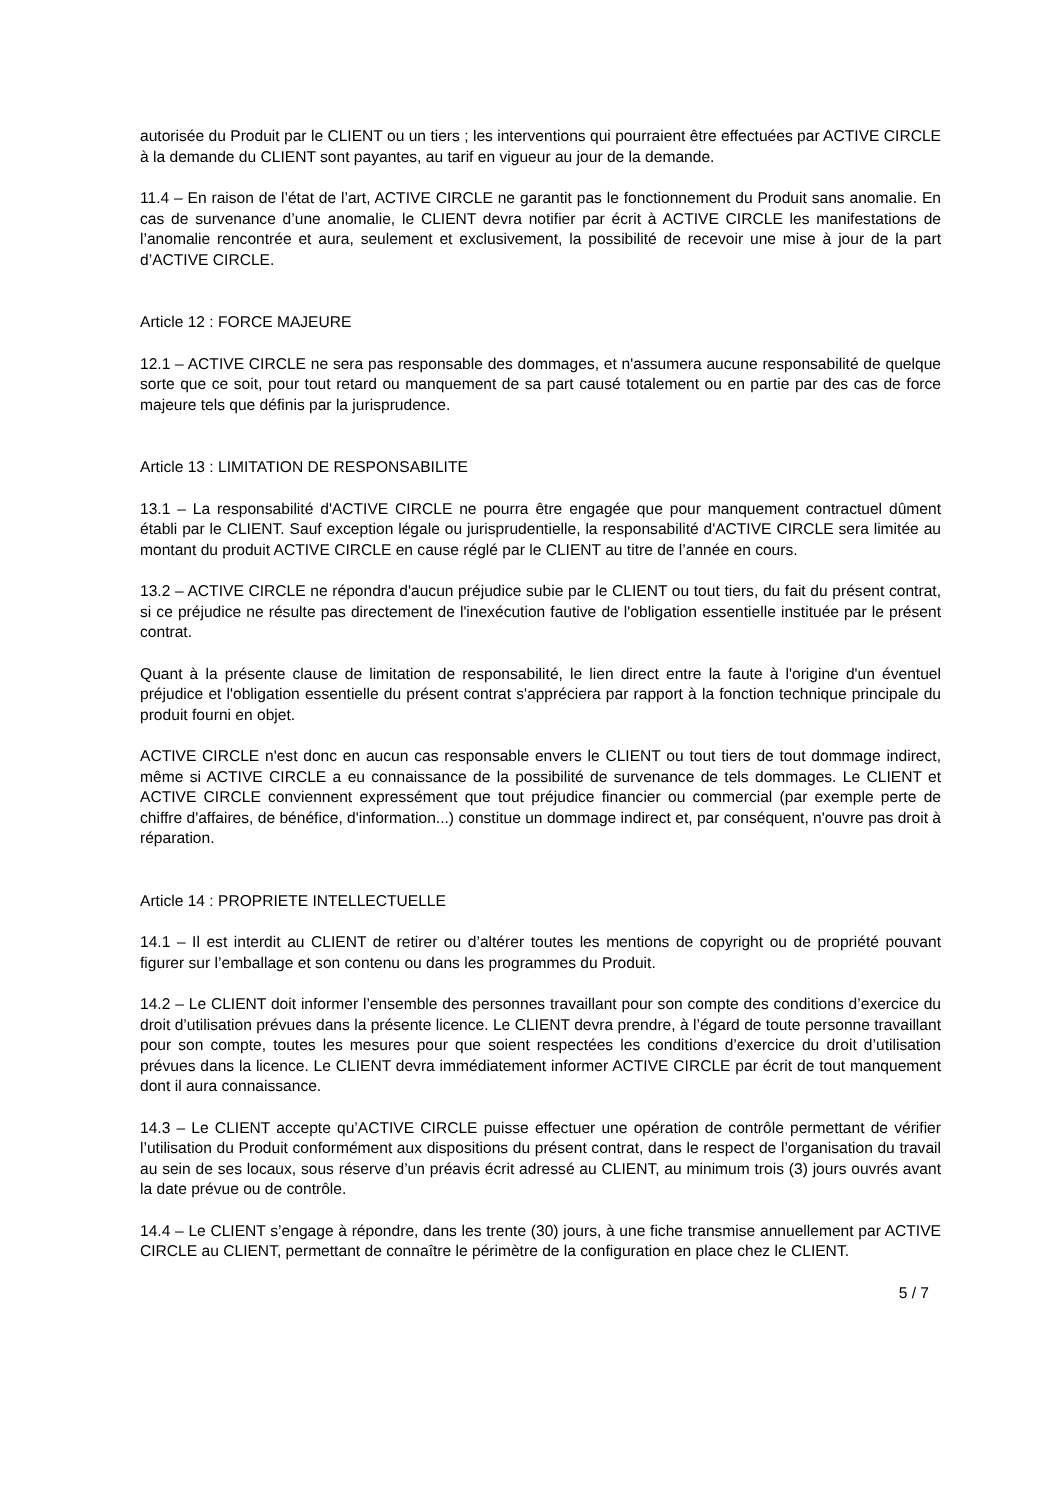autorisée du Produit par le CLIENT ou un tiers ; les interventions qui pourraient être effectuées par ACTIVE CIRCLE à la demande du CLIENT sont payantes, au tarif en vigueur au jour de la demande.
11.4 – En raison de l’état de l’art, ACTIVE CIRCLE ne garantit pas le fonctionnement du Produit sans anomalie. En cas de survenance d’une anomalie, le CLIENT devra notifier par écrit à ACTIVE CIRCLE les manifestations de l’anomalie rencontrée et aura, seulement et exclusivement, la possibilité de recevoir une mise à jour de la part d’ACTIVE CIRCLE.
Article 12 : FORCE MAJEURE
12.1 – ACTIVE CIRCLE ne sera pas responsable des dommages, et n'assumera aucune responsabilité de quelque sorte que ce soit, pour tout retard ou manquement de sa part causé totalement ou en partie par des cas de force majeure tels que définis par la jurisprudence.
Article 13 : LIMITATION DE RESPONSABILITE
13.1 – La responsabilité d'ACTIVE CIRCLE ne pourra être engagée que pour manquement contractuel dûment établi par le CLIENT. Sauf exception légale ou jurisprudentielle, la responsabilité d'ACTIVE CIRCLE sera limitée au montant du produit ACTIVE CIRCLE en cause réglé par le CLIENT au titre de l’année en cours.
13.2 – ACTIVE CIRCLE ne répondra d'aucun préjudice subie par le CLIENT ou tout tiers, du fait du présent contrat, si ce préjudice ne résulte pas directement de l'inexécution fautive de l'obligation essentielle instituée par le présent contrat.
Quant à la présente clause de limitation de responsabilité, le lien direct entre la faute à l'origine d'un éventuel préjudice et l'obligation essentielle du présent contrat s'appréciera par rapport à la fonction technique principale du produit fourni en objet.
ACTIVE CIRCLE n'est donc en aucun cas responsable envers le CLIENT ou tout tiers de tout dommage indirect, même si ACTIVE CIRCLE a eu connaissance de la possibilité de survenance de tels dommages. Le CLIENT et ACTIVE CIRCLE conviennent expressément que tout préjudice financier ou commercial (par exemple perte de chiffre d'affaires, de bénéfice, d'information...) constitue un dommage indirect et, par conséquent, n'ouvre pas droit à réparation.
Article 14 : PROPRIETE INTELLECTUELLE
14.1 – Il est interdit au CLIENT de retirer ou d’altérer toutes les mentions de copyright ou de propriété pouvant figurer sur l’emballage et son contenu ou dans les programmes du Produit.
14.2 – Le CLIENT doit informer l’ensemble des personnes travaillant pour son compte des conditions d’exercice du droit d’utilisation prévues dans la présente licence. Le CLIENT devra prendre, à l’égard de toute personne travaillant pour son compte, toutes les mesures pour que soient respectées les conditions d’exercice du droit d’utilisation prévues dans la licence. Le CLIENT devra immédiatement informer ACTIVE CIRCLE par écrit de tout manquement dont il aura connaissance.
14.3 – Le CLIENT accepte qu’ACTIVE CIRCLE puisse effectuer une opération de contrôle permettant de vérifier l’utilisation du Produit conformément aux dispositions du présent contrat, dans le respect de l’organisation du travail au sein de ses locaux, sous réserve d’un préavis écrit adressé au CLIENT, au minimum trois (3) jours ouvrés avant la date prévue ou de contrôle.
14.4 – Le CLIENT s’engage à répondre, dans les trente (30) jours, à une fiche transmise annuellement par ACTIVE CIRCLE au CLIENT, permettant de connaître le périmètre de la configuration en place chez le CLIENT.
5 / 7